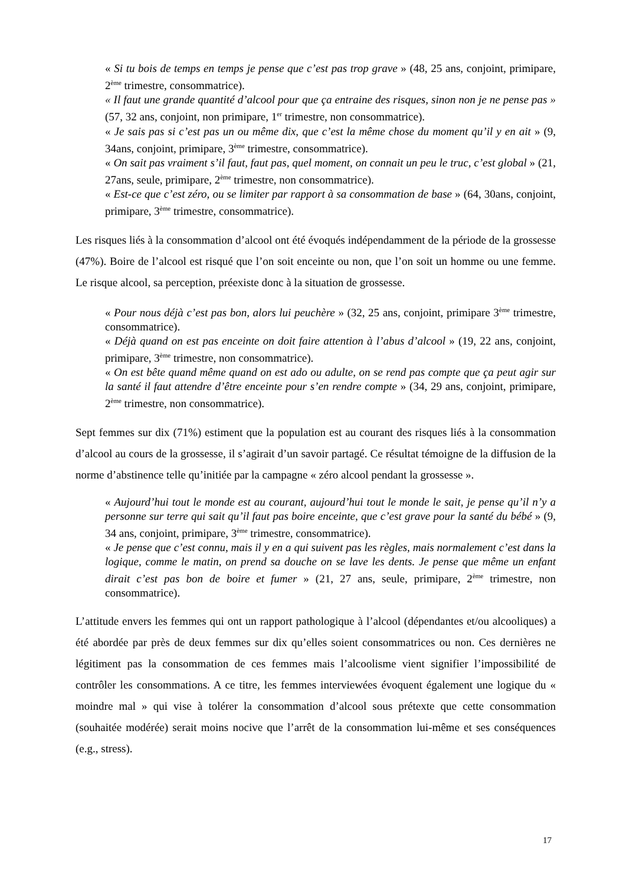« Si tu bois de temps en temps je pense que c’est pas trop grave » (48, 25 ans, conjoint, primipare, 2<sup>ème</sup> trimestre, consommatrice).
« Il faut une grande quantité d’alcool pour que ça entraine des risques, sinon non je ne pense pas » (57, 32 ans, conjoint, non primipare, 1<sup>er</sup> trimestre, non consommatrice).
« Je sais pas si c’est pas un ou même dix, que c’est la même chose du moment qu’il y en ait » (9, 34ans, conjoint, primipare, 3<sup>ème</sup> trimestre, consommatrice).
« On sait pas vraiment s’il faut, faut pas, quel moment, on connait un peu le truc, c’est global » (21, 27ans, seule, primipare, 2<sup>ème</sup> trimestre, non consommatrice).
« Est-ce que c’est zéro, ou se limiter par rapport à sa consommation de base » (64, 30ans, conjoint, primipare, 3<sup>ème</sup> trimestre, consommatrice).
Les risques liés à la consommation d’alcool ont été évoqués indépendamment de la période de la grossesse (47%). Boire de l’alcool est risqué que l’on soit enceinte ou non, que l’on soit un homme ou une femme. Le risque alcool, sa perception, préexiste donc à la situation de grossesse.
« Pour nous déjà c’est pas bon, alors lui peuchère » (32, 25 ans, conjoint, primipare 3<sup>ème</sup> trimestre, consommatrice).
« Déjà quand on est pas enceinte on doit faire attention à l’abus d’alcool » (19, 22 ans, conjoint, primipare, 3<sup>ème</sup> trimestre, non consommatrice).
« On est bête quand même quand on est ado ou adulte, on se rend pas compte que ça peut agir sur la santé il faut attendre d’être enceinte pour s’en rendre compte » (34, 29 ans, conjoint, primipare, 2<sup>ème</sup> trimestre, non consommatrice).
Sept femmes sur dix (71%) estiment que la population est au courant des risques liés à la consommation d’alcool au cours de la grossesse, il s’agirait d’un savoir partagé. Ce résultat témoigne de la diffusion de la norme d’abstinence telle qu’initiée par la campagne « zéro alcool pendant la grossesse ».
« Aujourd’hui tout le monde est au courant, aujourd’hui tout le monde le sait, je pense qu’il n’y a personne sur terre qui sait qu’il faut pas boire enceinte, que c’est grave pour la santé du bébé » (9, 34 ans, conjoint, primipare, 3<sup>ème</sup> trimestre, consommatrice).
« Je pense que c’est connu, mais il y en a qui suivent pas les règles, mais normalement c’est dans la logique, comme le matin, on prend sa douche on se lave les dents. Je pense que même un enfant dirait c’est pas bon de boire et fumer » (21, 27 ans, seule, primipare, 2<sup>ème</sup> trimestre, non consommatrice).
L’attitude envers les femmes qui ont un rapport pathologique à l’alcool (dépendantes et/ou alcooliques) a été abordée par près de deux femmes sur dix qu’elles soient consommatrices ou non. Ces dernières ne légitiment pas la consommation de ces femmes mais l’alcoolisme vient signifier l’impossibilité de contrôler les consommations. A ce titre, les femmes interviewées évoquent également une logique du « moindre mal » qui vise à tolérer la consommation d’alcool sous prétexte que cette consommation (souhaitée modérée) serait moins nocive que l’arrêt de la consommation lui-même et ses conséquences (e.g., stress).
17